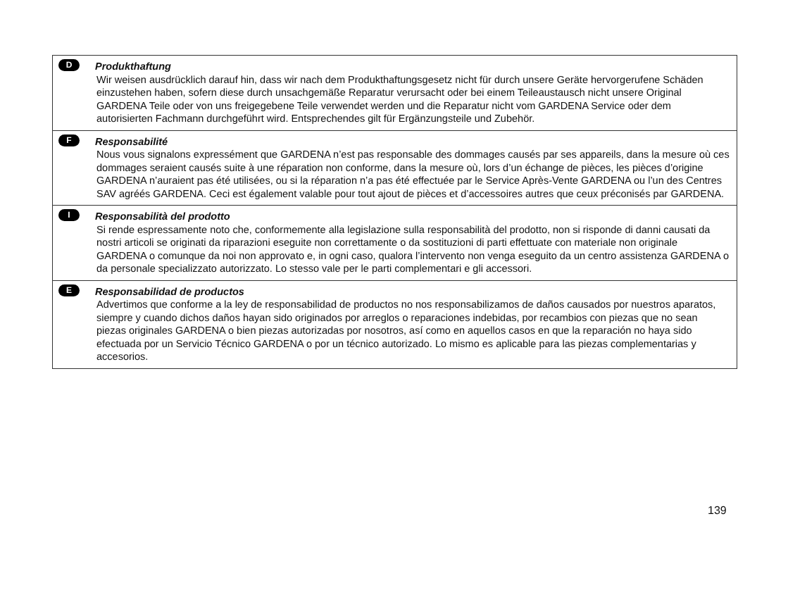D Produkthaftung
Wir weisen ausdrücklich darauf hin, dass wir nach dem Produkthaftungsgesetz nicht für durch unsere Geräte hervorgerufene Schäden einzustehen haben, sofern diese durch unsachgemäße Reparatur verursacht oder bei einem Teileaustausch nicht unsere Original GARDENA Teile oder von uns freigegebene Teile verwendet werden und die Reparatur nicht vom GARDENA Service oder dem autorisierten Fachmann durchgeführt wird. Entsprechendes gilt für Ergänzungsteile und Zubehör.
F Responsabilité
Nous vous signalons expressément que GARDENA n’est pas responsable des dommages causés par ses appareils, dans la mesure où ces dommages seraient causés suite à une réparation non conforme, dans la mesure où, lors d’un échange de pièces, les pièces d’origine GARDENA n’auraient pas été utilisées, ou si la réparation n’a pas été effectuée par le Service Après-Vente GARDENA ou l’un des Centres SAV agréés GARDENA. Ceci est également valable pour tout ajout de pièces et d’accessoires autres que ceux préconisés par GARDENA.
I Responsabilità del prodotto
Si rende espressamente noto che, conformemente alla legislazione sulla responsabilità del prodotto, non si risponde di danni causati da nostri articoli se originati da riparazioni eseguite non correttamente o da sostituzioni di parti effettuate con materiale non originale GARDENA o comunque da noi non approvato e, in ogni caso, qualora l’intervento non venga eseguito da un centro assistenza GARDENA o da personale specializzato autorizzato. Lo stesso vale per le parti complementari e gli accessori.
E Responsabilidad de productos
Advertimos que conforme a la ley de responsabilidad de productos no nos responsabilizamos de daños causados por nuestros aparatos, siempre y cuando dichos daños hayan sido originados por arreglos o reparaciones indebidas, por recambios con piezas que no sean piezas originales GARDENA o bien piezas autorizadas por nosotros, así como en aquellos casos en que la reparación no haya sido efectuada por un Servicio Técnico GARDENA o por un técnico autorizado. Lo mismo es aplicable para las piezas complementarias y accesorios.
139